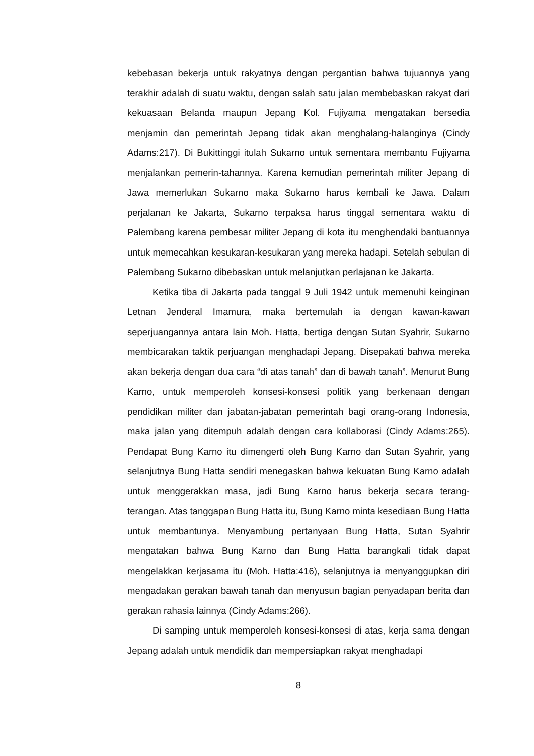kebebasan bekerja untuk rakyatnya dengan pergantian bahwa tujuannya yang terakhir adalah di suatu waktu, dengan salah satu jalan membebaskan rakyat dari kekuasaan Belanda maupun Jepang Kol. Fujiyama mengatakan bersedia menjamin dan pemerintah Jepang tidak akan menghalang-halanginya (Cindy Adams:217). Di Bukittinggi itulah Sukarno untuk sementara membantu Fujiyama menjalankan pemerin-tahannya. Karena kemudian pemerintah militer Jepang di Jawa memerlukan Sukarno maka Sukarno harus kembali ke Jawa. Dalam perjalanan ke Jakarta, Sukarno terpaksa harus tinggal sementara waktu di Palembang karena pembesar militer Jepang di kota itu menghendaki bantuannya untuk memecahkan kesukaran-kesukaran yang mereka hadapi. Setelah sebulan di Palembang Sukarno dibebaskan untuk melanjutkan perlajanan ke Jakarta.
Ketika tiba di Jakarta pada tanggal 9 Juli 1942 untuk memenuhi keinginan Letnan Jenderal Imamura, maka bertemulah ia dengan kawan-kawan seperjuangannya antara lain Moh. Hatta, bertiga dengan Sutan Syahrir, Sukarno membicarakan taktik perjuangan menghadapi Jepang. Disepakati bahwa mereka akan bekerja dengan dua cara “di atas tanah” dan di bawah tanah”. Menurut Bung Karno, untuk memperoleh konsesi-konsesi politik yang berkenaan dengan pendidikan militer dan jabatan-jabatan pemerintah bagi orang-orang Indonesia, maka jalan yang ditempuh adalah dengan cara kollaborasi (Cindy Adams:265). Pendapat Bung Karno itu dimengerti oleh Bung Karno dan Sutan Syahrir, yang selanjutnya Bung Hatta sendiri menegaskan bahwa kekuatan Bung Karno adalah untuk menggerakkan masa, jadi Bung Karno harus bekerja secara terang-terangan. Atas tanggapan Bung Hatta itu, Bung Karno minta kesediaan Bung Hatta untuk membantunya. Menyambung pertanyaan Bung Hatta, Sutan Syahrir mengatakan bahwa Bung Karno dan Bung Hatta barangkali tidak dapat mengelakkan kerjasama itu (Moh. Hatta:416), selanjutnya ia menyanggupkan diri mengadakan gerakan bawah tanah dan menyusun bagian penyadapan berita dan gerakan rahasia lainnya (Cindy Adams:266).
Di samping untuk memperoleh konsesi-konsesi di atas, kerja sama dengan Jepang adalah untuk mendidik dan mempersiapkan rakyat menghadapi
8